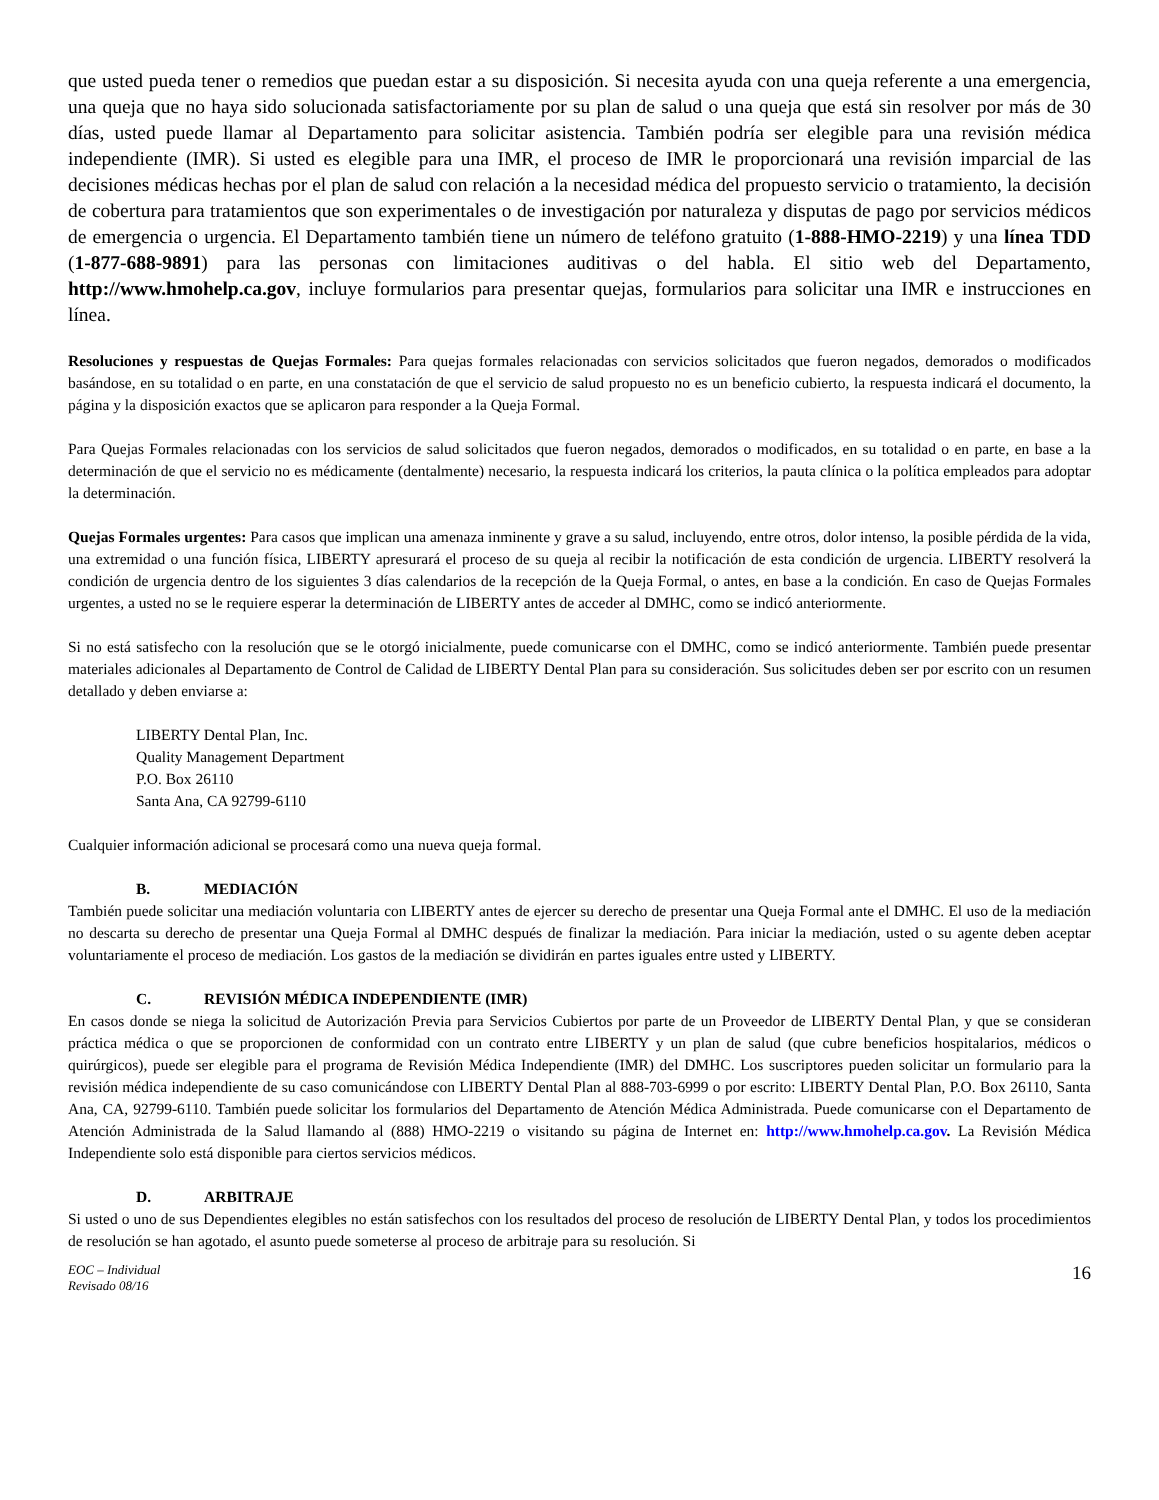que usted pueda tener o remedios que puedan estar a su disposición. Si necesita ayuda con una queja referente a una emergencia, una queja que no haya sido solucionada satisfactoriamente por su plan de salud o una queja que está sin resolver por más de 30 días, usted puede llamar al Departamento para solicitar asistencia. También podría ser elegible para una revisión médica independiente (IMR). Si usted es elegible para una IMR, el proceso de IMR le proporcionará una revisión imparcial de las decisiones médicas hechas por el plan de salud con relación a la necesidad médica del propuesto servicio o tratamiento, la decisión de cobertura para tratamientos que son experimentales o de investigación por naturaleza y disputas de pago por servicios médicos de emergencia o urgencia. El Departamento también tiene un número de teléfono gratuito (1-888-HMO-2219) y una línea TDD (1-877-688-9891) para las personas con limitaciones auditivas o del habla. El sitio web del Departamento, http://www.hmohelp.ca.gov, incluye formularios para presentar quejas, formularios para solicitar una IMR e instrucciones en línea.
Resoluciones y respuestas de Quejas Formales: Para quejas formales relacionadas con servicios solicitados que fueron negados, demorados o modificados basándose, en su totalidad o en parte, en una constatación de que el servicio de salud propuesto no es un beneficio cubierto, la respuesta indicará el documento, la página y la disposición exactos que se aplicaron para responder a la Queja Formal.
Para Quejas Formales relacionadas con los servicios de salud solicitados que fueron negados, demorados o modificados, en su totalidad o en parte, en base a la determinación de que el servicio no es médicamente (dentalmente) necesario, la respuesta indicará los criterios, la pauta clínica o la política empleados para adoptar la determinación.
Quejas Formales urgentes: Para casos que implican una amenaza inminente y grave a su salud, incluyendo, entre otros, dolor intenso, la posible pérdida de la vida, una extremidad o una función física, LIBERTY apresurará el proceso de su queja al recibir la notificación de esta condición de urgencia. LIBERTY resolverá la condición de urgencia dentro de los siguientes 3 días calendarios de la recepción de la Queja Formal, o antes, en base a la condición. En caso de Quejas Formales urgentes, a usted no se le requiere esperar la determinación de LIBERTY antes de acceder al DMHC, como se indicó anteriormente.
Si no está satisfecho con la resolución que se le otorgó inicialmente, puede comunicarse con el DMHC, como se indicó anteriormente. También puede presentar materiales adicionales al Departamento de Control de Calidad de LIBERTY Dental Plan para su consideración. Sus solicitudes deben ser por escrito con un resumen detallado y deben enviarse a:
LIBERTY Dental Plan, Inc.
Quality Management Department
P.O. Box 26110
Santa Ana, CA 92799-6110
Cualquier información adicional se procesará como una nueva queja formal.
B. MEDIACIÓN
También puede solicitar una mediación voluntaria con LIBERTY antes de ejercer su derecho de presentar una Queja Formal ante el DMHC. El uso de la mediación no descarta su derecho de presentar una Queja Formal al DMHC después de finalizar la mediación. Para iniciar la mediación, usted o su agente deben aceptar voluntariamente el proceso de mediación. Los gastos de la mediación se dividirán en partes iguales entre usted y LIBERTY.
C. REVISIÓN MÉDICA INDEPENDIENTE (IMR)
En casos donde se niega la solicitud de Autorización Previa para Servicios Cubiertos por parte de un Proveedor de LIBERTY Dental Plan, y que se consideran práctica médica o que se proporcionen de conformidad con un contrato entre LIBERTY y un plan de salud (que cubre beneficios hospitalarios, médicos o quirúrgicos), puede ser elegible para el programa de Revisión Médica Independiente (IMR) del DMHC. Los suscriptores pueden solicitar un formulario para la revisión médica independiente de su caso comunicándose con LIBERTY Dental Plan al 888-703-6999 o por escrito: LIBERTY Dental Plan, P.O. Box 26110, Santa Ana, CA, 92799-6110. También puede solicitar los formularios del Departamento de Atención Médica Administrada. Puede comunicarse con el Departamento de Atención Administrada de la Salud llamando al (888) HMO-2219 o visitando su página de Internet en: http://www.hmohelp.ca.gov. La Revisión Médica Independiente solo está disponible para ciertos servicios médicos.
D. ARBITRAJE
Si usted o uno de sus Dependientes elegibles no están satisfechos con los resultados del proceso de resolución de LIBERTY Dental Plan, y todos los procedimientos de resolución se han agotado, el asunto puede someterse al proceso de arbitraje para su resolución. Si
EOC – Individual
Revisado 08/16 16